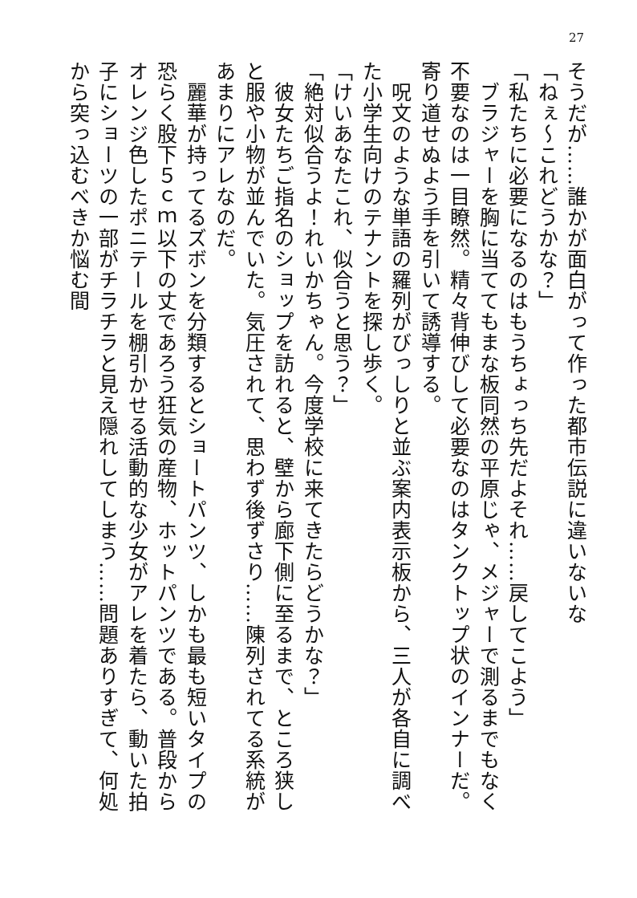27
そうだが……誰かが面白がって作った都市伝説に違いないな
「ねぇ～これどうかな？」
「私たちに必要になるのはもうちょっち先だよそれ……戻してこよう」
　ブラジャーを胸に当ててもまな板同然の平原じゃ、メジャーで測るまでもなく不要なのは一目瞭然。精々背伸びして必要なのはタンクトップ状のインナーだ。寄り道せぬよう手を引いて誘導する。
　呪文のような単語の羅列がびっしりと並ぶ案内表示板から、三人が各自に調べた小学生向けのテナントを探し歩く。
「けいあなたこれ、似合うと思う？」
「絶対似合うよ！れいかちゃん。今度学校に来てきたらどうかな？」
　彼女たちご指名のショップを訪れると、壁から廊下側に至るまで、ところ狭しと服や小物が並んでいた。気圧されて、思わず後ずさり……陳列されてる系統があまりにアレなのだ。
　麗華が持ってるズボンを分類するとショートパンツ、しかも最も短いタイプの恐らく股下５ｃｍ以下の丈であろう狂気の産物、ホットパンツである。普段からオレンジ色したポニテールを棚引かせる活動的な少女がアレを着たら、動いた拍子にショーツの一部がチラチラと見え隠れしてしまう……問題ありすぎて、何処から突っ込むべきか悩む間